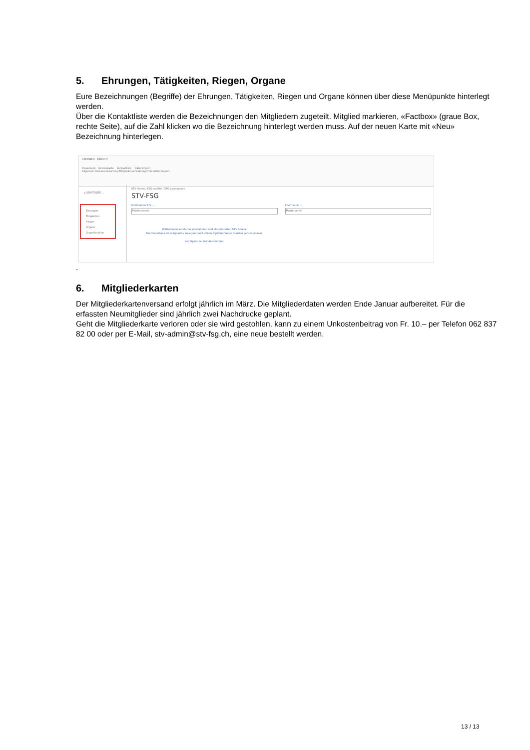5. Ehrungen, Tätigkeiten, Riegen, Organe
Eure Bezeichnungen (Begriffe) der Ehrungen, Tätigkeiten, Riegen und Organe können über diese Menüpunkte hinterlegt werden.
Über die Kontaktliste werden die Bezeichnungen den Mitgliedern zugeteilt. Mitglied markieren, «Factbox» (graue Box, rechte Seite), auf die Zahl klicken wo die Bezeichnung hinterlegt werden muss. Auf der neuen Karte mit «Neu» Bezeichnung hinterlegen.
AKTIONEN BERICHT
Downloads Vereinskarte Kontaktliste Datenimport
Allgemein Vereinsverwaltung Mitgliederverwaltung Fremddatenimport
⌂ STARTSEITE ⌄
Ehrungen
Tätigkeiten
Riegen
Organe
Organfunktion
STV Verein / FSG société / SFG associazioni
STV-FSG
Information STV ⌄
Musterverein
Willkommen auf der neugestalteten und aktualisierten STV-Admin.
Die Datenbank ist zeitgemäss angepasst und etliche Optimierungen wurden vorgenommen.
Viel Spass bei der Anwendung.
Information ⌄
Musterverein
.
6. Mitgliederkarten
Der Mitgliederkartenversand erfolgt jährlich im März. Die Mitgliederdaten werden Ende Januar aufbereitet. Für die erfassten Neumitglieder sind jährlich zwei Nachdrucke geplant.
Geht die Mitgliederkarte verloren oder sie wird gestohlen, kann zu einem Unkostenbeitrag von Fr. 10.– per Telefon 062 837 82 00 oder per E-Mail, stv-admin@stv-fsg.ch, eine neue bestellt werden.
13 / 13